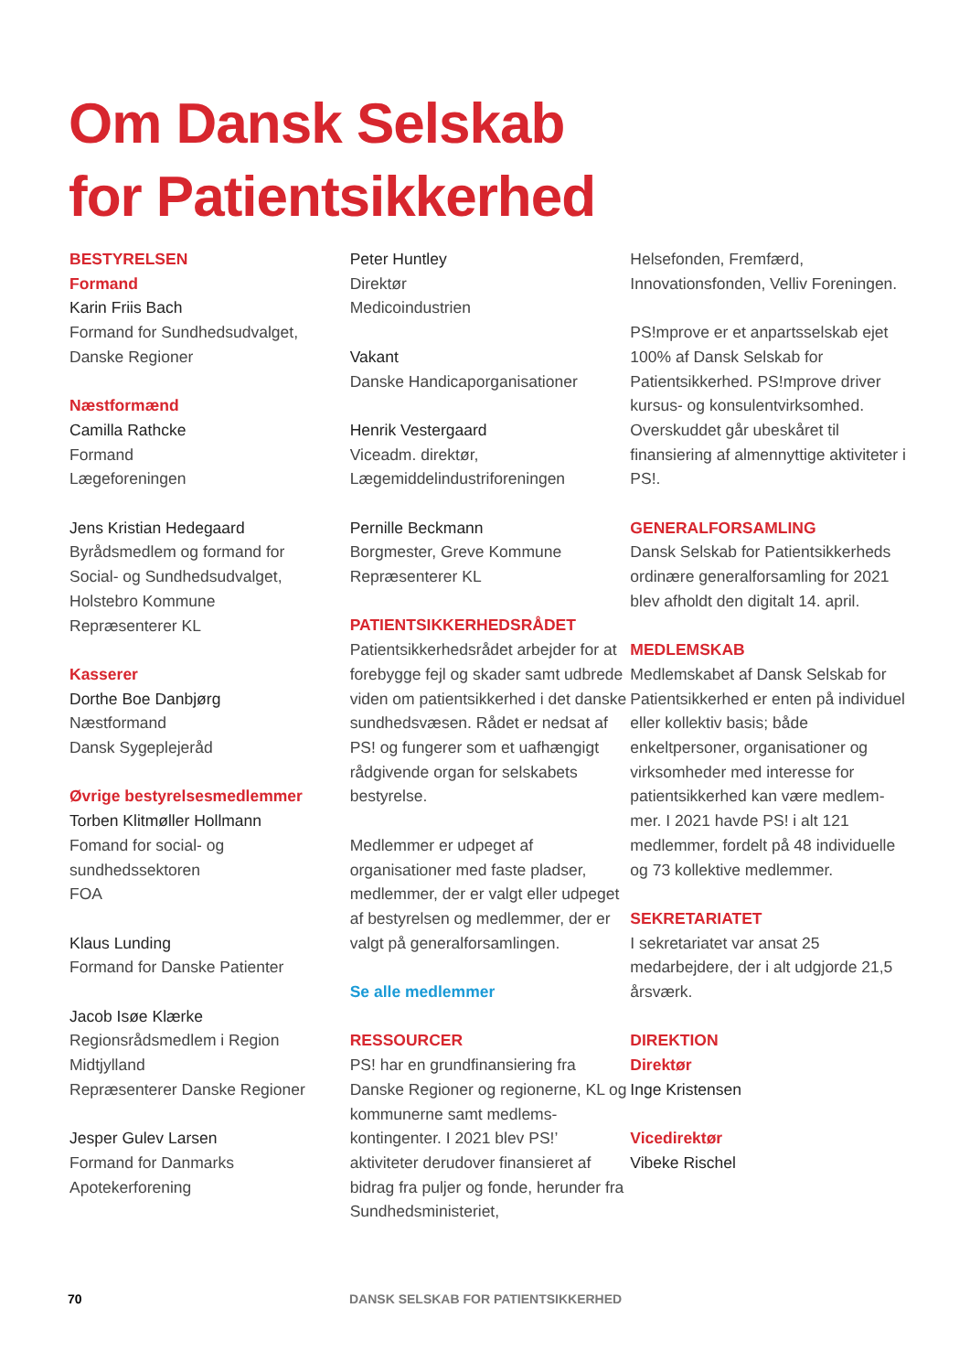Om Dansk Selskab
for Patientsikkerhed
BESTYRELSEN
Formand
Karin Friis Bach
Formand for Sundhedsudvalget,
Danske Regioner
Næstformænd
Camilla Rathcke
Formand
Lægeforeningen
Jens Kristian Hedegaard
Byrådsmedlem og formand for
Social- og Sundhedsudvalget,
Holstebro Kommune
Repræsenterer KL
Kasserer
Dorthe Boe Danbjørg
Næstformand
Dansk Sygeplejeråd
Øvrige bestyrelsesmedlemmer
Torben Klitmøller Hollmann
Fomand for social- og
sundhedssektoren
FOA
Klaus Lunding
Formand for Danske Patienter
Jacob Isøe Klærke
Regionsrådsmedlem i Region
Midtjylland
Repræsenterer Danske Regioner
Jesper Gulev Larsen
Formand for Danmarks
Apotekerforening
Peter Huntley
Direktør
Medicoindustrien
Vakant
Danske Handicaporganisationer
Henrik Vestergaard
Viceadm. direktør,
Lægemiddelindustriforeningen
Pernille Beckmann
Borgmester, Greve Kommune
Repræsenterer KL
PATIENTSIKKERHEDSRÅDET
Patientsikkerhedsrådet arbejder for at forebygge fejl og skader samt udbrede viden om patientsikkerhed i det danske sundhedsvæsen. Rådet er nedsat af PS! og fungerer som et uafhængigt rådgivende organ for selskabets bestyrelse.
Medlemmer er udpeget af organisationer med faste pladser, medlemmer, der er valgt eller udpeget af bestyrelsen og medlemmer, der er valgt på generalforsamlingen.
Se alle medlemmer
RESSOURCER
PS! har en grundfinansiering fra Danske Regioner og regionerne, KL og kommunerne samt medlems-kontingenter. I 2021 blev PS!’ aktiviteter derudover finansieret af bidrag fra puljer og fonde, herunder fra Sundhedsministeriet,
Helsefonden, Fremfærd, Innovationsfonden, Velliv Foreningen.
PS!mprove er et anpartsselskab ejet 100% af Dansk Selskab for Patientsikkerhed. PS!mprove driver kursus- og konsulentvirksomhed. Overskuddet går ubeskåret til finansiering af almennyttige aktiviteter i PS!.
GENERALFORSAMLING
Dansk Selskab for Patientsikkerheds ordinære generalforsamling for 2021 blev afholdt den digitalt 14. april.
MEDLEMSKAB
Medlemskabet af Dansk Selskab for Patientsikkerhed er enten på individuel eller kollektiv basis; både enkeltpersoner, organisationer og virksomheder med interesse for patientsikkerhed kan være medlem-mer. I 2021 havde PS! i alt 121 medlemmer, fordelt på 48 individuelle og 73 kollektive medlemmer.
SEKRETARIATET
I sekretariatet var ansat 25 medarbejdere, der i alt udgjorde 21,5 årsværk.
DIREKTION
Direktør
Inge Kristensen
Vicedirektør
Vibeke Rischel
70 DANSK SELSKAB FOR PATIENTSIKKERHED